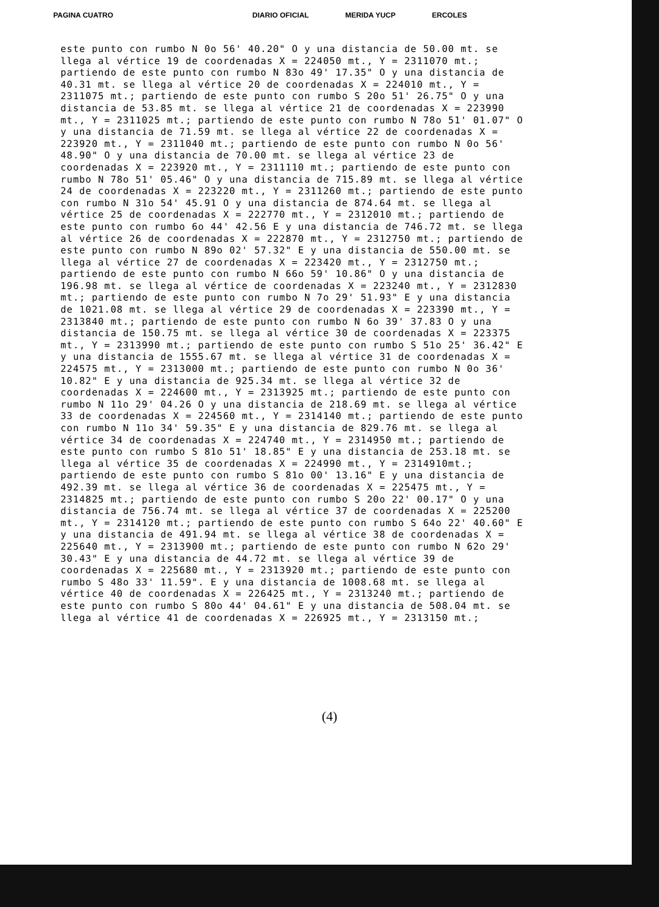PAGINA CUATRO DIARIO OFICIAL MERIDA YUCP ERCOLES
este punto con rumbo N 0o 56' 40.20" O y una distancia de 50.00 mt. se llega al vértice 19 de coordenadas X = 224050 mt., Y = 2311070 mt.; partiendo de este punto con rumbo N 83o 49' 17.35" O y una distancia de 40.31 mt. se llega al vértice 20 de coordenadas X = 224010 mt., Y = 2311075 mt.; partiendo de este punto con rumbo S 20o 51' 26.75" O y una distancia de 53.85 mt. se llega al vértice 21 de coordenadas X = 223990 mt., Y = 2311025 mt.; partiendo de este punto con rumbo N 78o 51' 01.07" O y una distancia de 71.59 mt. se llega al vértice 22 de coordenadas X = 223920 mt., Y = 2311040 mt.; partiendo de este punto con rumbo N 0o 56' 48.90" O y una distancia de 70.00 mt. se llega al vértice 23 de coordenadas X = 223920 mt., Y = 2311110 mt.; partiendo de este punto con rumbo N 78o 51' 05.46" O y una distancia de 715.89 mt. se llega al vértice 24 de coordenadas X = 223220 mt., Y = 2311260 mt.; partiendo de este punto con rumbo N 31o 54' 45.91 O y una distancia de 874.64 mt. se llega al vértice 25 de coordenadas X = 222770 mt., Y = 2312010 mt.; partiendo de este punto con rumbo 6o 44' 42.56 E y una distancia de 746.72 mt. se llega al vértice 26 de coordenadas X = 222870 mt., Y = 2312750 mt.; partiendo de este punto con rumbo N 89o 02' 57.32" E y una distancia de 550.00 mt. se llega al vértice 27 de coordenadas X = 223420 mt., Y = 2312750 mt.; partiendo de este punto con rumbo N 66o 59' 10.86" O y una distancia de 196.98 mt. se llega al vértice de coordenadas X = 223240 mt., Y = 2312830 mt.; partiendo de este punto con rumbo N 7o 29' 51.93" E y una distancia de 1021.08 mt. se llega al vértice 29 de coordenadas X = 223390 mt., Y = 2313840 mt.; partiendo de este punto con rumbo N 6o 39' 37.83 O y una distancia de 150.75 mt. se llega al vértice 30 de coordenadas X = 223375 mt., Y = 2313990 mt.; partiendo de este punto con rumbo S 51o 25' 36.42" E y una distancia de 1555.67 mt. se llega al vértice 31 de coordenadas X = 224575 mt., Y = 2313000 mt.; partiendo de este punto con rumbo N 0o 36' 10.82" E y una distancia de 925.34 mt. se llega al vértice 32 de coordenadas X = 224600 mt., Y = 2313925 mt.; partiendo de este punto con rumbo N 11o 29' 04.26 O y una distancia de 218.69 mt. se llega al vértice 33 de coordenadas X = 224560 mt., Y = 2314140 mt.; partiendo de este punto con rumbo N 11o 34' 59.35" E y una distancia de 829.76 mt. se llega al vértice 34 de coordenadas X = 224740 mt., Y = 2314950 mt.; partiendo de este punto con rumbo S 81o 51' 18.85" E y una distancia de 253.18 mt. se llega al vértice 35 de coordenadas X = 224990 mt., Y = 2314910mt.; partiendo de este punto con rumbo S 81o 00' 13.16" E y una distancia de 492.39 mt. se llega al vértice 36 de coordenadas X = 225475 mt., Y = 2314825 mt.; partiendo de este punto con rumbo S 20o 22' 00.17" O y una distancia de 756.74 mt. se llega al vértice 37 de coordenadas X = 225200 mt., Y = 2314120 mt.; partiendo de este punto con rumbo S 64o 22' 40.60" E y una distancia de 491.94 mt. se llega al vértice 38 de coordenadas X = 225640 mt., Y = 2313900 mt.; partiendo de este punto con rumbo N 62o 29' 30.43" E y una distancia de 44.72 mt. se llega al vértice 39 de coordenadas X = 225680 mt., Y = 2313920 mt.; partiendo de este punto con rumbo S 48o 33' 11.59". E y una distancia de 1008.68 mt. se llega al vértice 40 de coordenadas X = 226425 mt., Y = 2313240 mt.; partiendo de este punto con rumbo S 80o 44' 04.61" E y una distancia de 508.04 mt. se llega al vértice 41 de coordenadas X = 226925 mt., Y = 2313150 mt.;
(4)